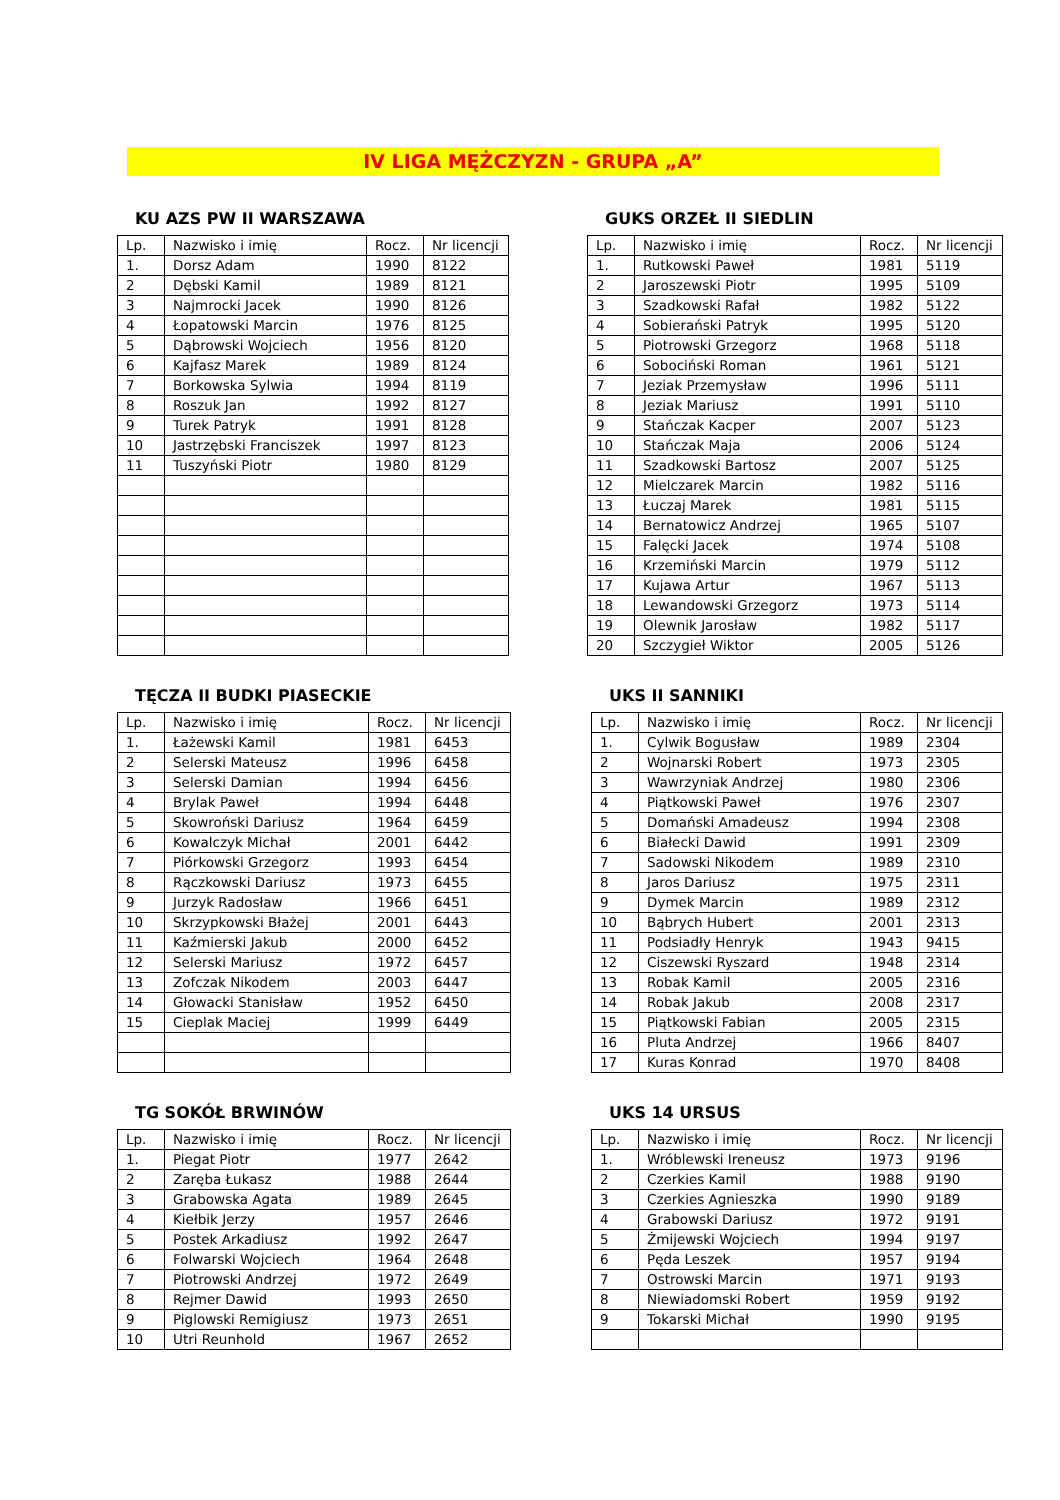IV LIGA MĘŻCZYZN - GRUPA „A”
KU AZS PW II WARSZAWA
| Lp. | Nazwisko i imię | Rocz. | Nr licencji |
| 1. | Dorsz Adam | 1990 | 8122 |
| 2 | Dębski Kamil | 1989 | 8121 |
| 3 | Najmrocki Jacek | 1990 | 8126 |
| 4 | Łopatowski Marcin | 1976 | 8125 |
| 5 | Dąbrowski Wojciech | 1956 | 8120 |
| 6 | Kajfasz Marek | 1989 | 8124 |
| 7 | Borkowska Sylwia | 1994 | 8119 |
| 8 | Roszuk Jan | 1992 | 8127 |
| 9 | Turek Patryk | 1991 | 8128 |
| 10 | Jastrzębski Franciszek | 1997 | 8123 |
| 11 | Tuszyński Piotr | 1980 | 8129 |
GUKS ORZEŁ II SIEDLIN
| Lp. | Nazwisko i imię | Rocz. | Nr licencji |
| 1. | Rutkowski Paweł | 1981 | 5119 |
| 2 | Jaroszewski Piotr | 1995 | 5109 |
| 3 | Szadkowski Rafał | 1982 | 5122 |
| 4 | Sobierański Patryk | 1995 | 5120 |
| 5 | Piotrowski Grzegorz | 1968 | 5118 |
| 6 | Sobociński Roman | 1961 | 5121 |
| 7 | Jeziak Przemysław | 1996 | 5111 |
| 8 | Jeziak Mariusz | 1991 | 5110 |
| 9 | Stańczak Kacper | 2007 | 5123 |
| 10 | Stańczak Maja | 2006 | 5124 |
| 11 | Szadkowski Bartosz | 2007 | 5125 |
| 12 | Mielczarek Marcin | 1982 | 5116 |
| 13 | Łuczaj Marek | 1981 | 5115 |
| 14 | Bernatowicz Andrzej | 1965 | 5107 |
| 15 | Falęcki Jacek | 1974 | 5108 |
| 16 | Krzemiński Marcin | 1979 | 5112 |
| 17 | Kujawa Artur | 1967 | 5113 |
| 18 | Lewandowski Grzegorz | 1973 | 5114 |
| 19 | Olewnik Jarosław | 1982 | 5117 |
| 20 | Szczygieł Wiktor | 2005 | 5126 |
TĘCZA II BUDKI PIASECKIE
| Lp. | Nazwisko i imię | Rocz. | Nr licencji |
| 1. | Łażewski Kamil | 1981 | 6453 |
| 2 | Selerski Mateusz | 1996 | 6458 |
| 3 | Selerski Damian | 1994 | 6456 |
| 4 | Brylak Paweł | 1994 | 6448 |
| 5 | Skowroński Dariusz | 1964 | 6459 |
| 6 | Kowalczyk Michał | 2001 | 6442 |
| 7 | Piórkowski Grzegorz | 1993 | 6454 |
| 8 | Rączkowski Dariusz | 1973 | 6455 |
| 9 | Jurzyk Radosław | 1966 | 6451 |
| 10 | Skrzypkowski Błażej | 2001 | 6443 |
| 11 | Kaźmierski Jakub | 2000 | 6452 |
| 12 | Selerski Mariusz | 1972 | 6457 |
| 13 | Zofczak Nikodem | 2003 | 6447 |
| 14 | Głowacki Stanisław | 1952 | 6450 |
| 15 | Cieplak Maciej | 1999 | 6449 |
UKS II SANNIKI
| Lp. | Nazwisko i imię | Rocz. | Nr licencji |
| 1. | Cylwik Bogusław | 1989 | 2304 |
| 2 | Wojnarski Robert | 1973 | 2305 |
| 3 | Wawrzyniak Andrzej | 1980 | 2306 |
| 4 | Piątkowski Paweł | 1976 | 2307 |
| 5 | Domański Amadeusz | 1994 | 2308 |
| 6 | Białecki Dawid | 1991 | 2309 |
| 7 | Sadowski Nikodem | 1989 | 2310 |
| 8 | Jaros Dariusz | 1975 | 2311 |
| 9 | Dymek Marcin | 1989 | 2312 |
| 10 | Bąbrych Hubert | 2001 | 2313 |
| 11 | Podsiadły Henryk | 1943 | 9415 |
| 12 | Ciszewski Ryszard | 1948 | 2314 |
| 13 | Robak Kamil | 2005 | 2316 |
| 14 | Robak Jakub | 2008 | 2317 |
| 15 | Piątkowski Fabian | 2005 | 2315 |
| 16 | Pluta Andrzej | 1966 | 8407 |
| 17 | Kuras Konrad | 1970 | 8408 |
TG SOKÓŁ BRWINÓW
| Lp. | Nazwisko i imię | Rocz. | Nr licencji |
| 1. | Piegat Piotr | 1977 | 2642 |
| 2 | Zaręba Łukasz | 1988 | 2644 |
| 3 | Grabowska Agata | 1989 | 2645 |
| 4 | Kiełbik Jerzy | 1957 | 2646 |
| 5 | Postek Arkadiusz | 1992 | 2647 |
| 6 | Folwarski Wojciech | 1964 | 2648 |
| 7 | Piotrowski Andrzej | 1972 | 2649 |
| 8 | Rejmer Dawid | 1993 | 2650 |
| 9 | Piglowski Remigiusz | 1973 | 2651 |
| 10 | Utri Reunhold | 1967 | 2652 |
UKS 14 URSUS
| Lp. | Nazwisko i imię | Rocz. | Nr licencji |
| 1. | Wróblewski Ireneusz | 1973 | 9196 |
| 2 | Czerkies Kamil | 1988 | 9190 |
| 3 | Czerkies Agnieszka | 1990 | 9189 |
| 4 | Grabowski Dariusz | 1972 | 9191 |
| 5 | Żmijewski Wojciech | 1994 | 9197 |
| 6 | Pęda Leszek | 1957 | 9194 |
| 7 | Ostrowski Marcin | 1971 | 9193 |
| 8 | Niewiadomski Robert | 1959 | 9192 |
| 9 | Tokarski Michał | 1990 | 9195 |